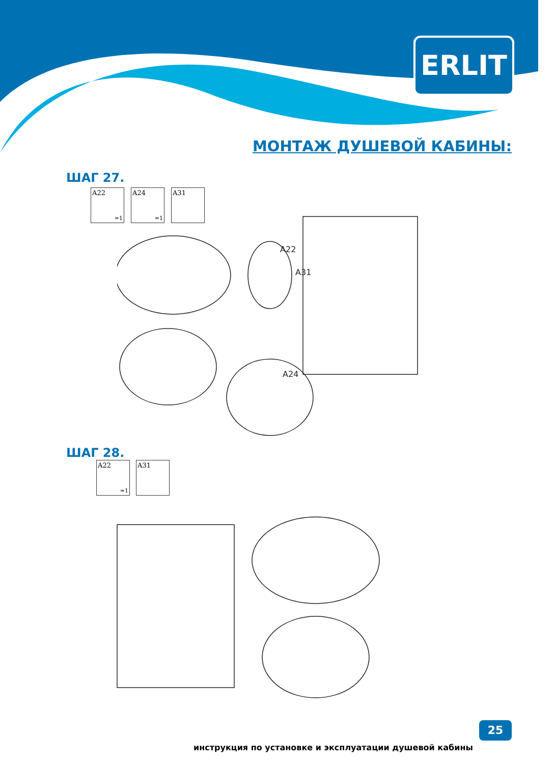ERLIT
МОНТАЖ ДУШЕВОЙ КАБИНЫ:
ШАГ 27.
A22
=1
A24
=1
A31
A22
A31
A24
ШАГ 28.
A22
=1
A31
инструкция по установке и эксплуатации душевой кабины
25